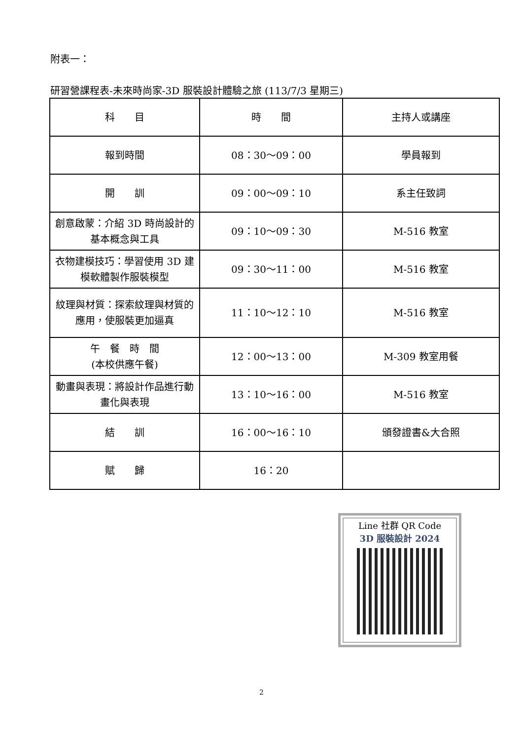附表一：
研習營課程表-未來時尚家-3D 服裝設計體驗之旅 (113/7/3 星期三)
| 科 目 | 時 間 | 主持人或講座 |
| --- | --- | --- |
| 報到時間 | 08：30～09：00 | 學員報到 |
| 開 訓 | 09：00～09：10 | 系主任致詞 |
| 創意啟蒙：介紹 3D 時尚設計的基本概念與工具 | 09：10～09：30 | M-516 教室 |
| 衣物建模技巧：學習使用 3D 建模軟體製作服裝模型 | 09：30～11：00 | M-516 教室 |
| 紋理與材質：探索紋理與材質的應用，使服裝更加逼真 | 11：10～12：10 | M-516 教室 |
| 午 餐 時 間 (本校供應午餐) | 12：00～13：00 | M-309 教室用餐 |
| 動畫與表現：將設計作品進行動畫化與表現 | 13：10～16：00 | M-516 教室 |
| 結 訓 | 16：00～16：10 | 頒發證書&大合照 |
| 賦 歸 | 16：20 | |
Line 社群 QR Code
3D 服裝設計 2024
2